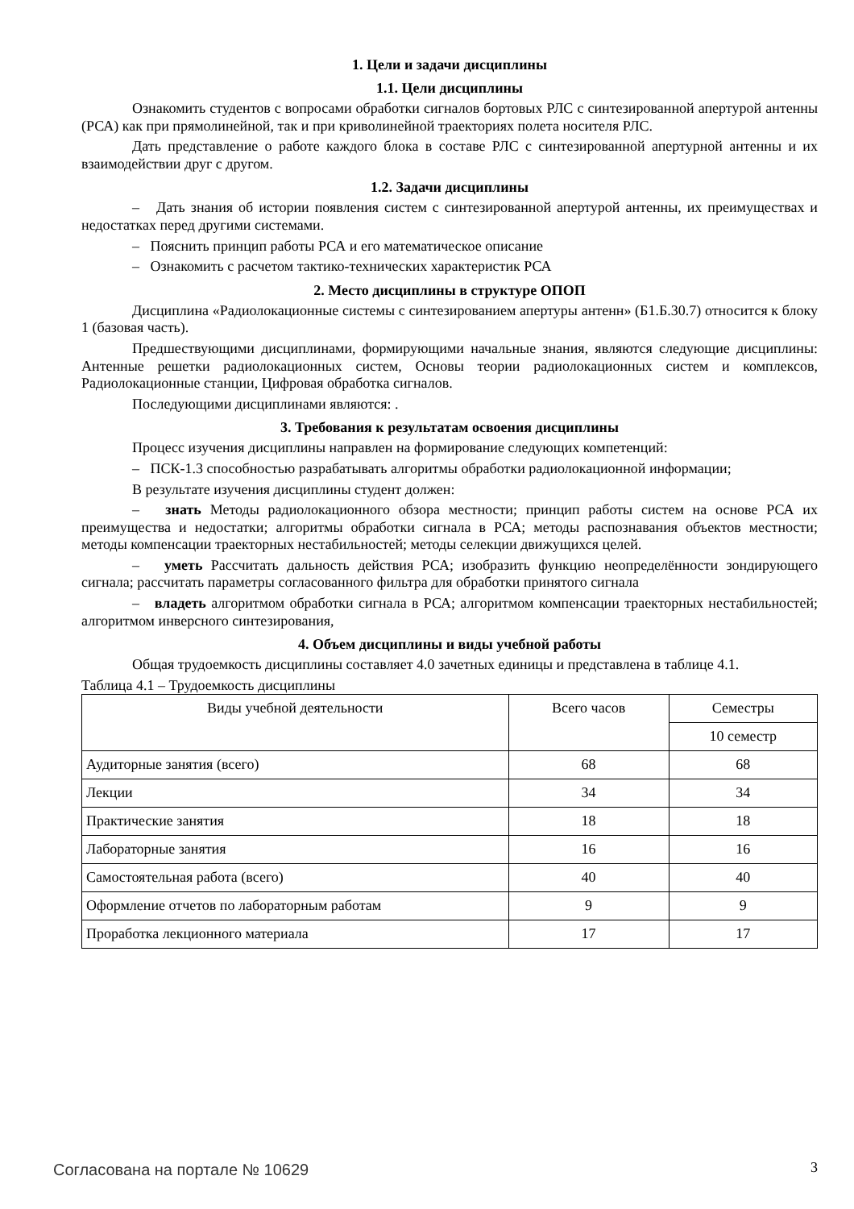1. Цели и задачи дисциплины
1.1. Цели дисциплины
Ознакомить студентов с вопросами обработки сигналов бортовых РЛС с синтезированной апертурой антенны (РСА) как при прямолинейной, так и при криволинейной траекториях полета носителя РЛС.
Дать представление о работе каждого блока в составе РЛС с синтезированной апертурной антенны и их взаимодействии друг с другом.
1.2. Задачи дисциплины
– Дать знания об истории появления систем с синтезированной апертурой антенны, их преимуществах и недостатках перед другими системами.
– Пояснить принцип работы РСА и его математическое описание
– Ознакомить с расчетом тактико-технических характеристик РСА
2. Место дисциплины в структуре ОПОП
Дисциплина «Радиолокационные системы с синтезированием апертуры антенн» (Б1.Б.30.7) относится к блоку 1 (базовая часть).
Предшествующими дисциплинами, формирующими начальные знания, являются следующие дисциплины: Антенные решетки радиолокационных систем, Основы теории радиолокационных систем и комплексов, Радиолокационные станции, Цифровая обработка сигналов.
Последующими дисциплинами являются: .
3. Требования к результатам освоения дисциплины
Процесс изучения дисциплины направлен на формирование следующих компетенций:
– ПСК-1.3 способностью разрабатывать алгоритмы обработки радиолокационной информации;
В результате изучения дисциплины студент должен:
– знать Методы радиолокационного обзора местности; принцип работы систем на основе РСА их преимущества и недостатки; алгоритмы обработки сигнала в РСА; методы распознавания объектов местности; методы компенсации траекторных нестабильностей; методы селекции движущихся целей.
– уметь Рассчитать дальность действия РСА; изобразить функцию неопределённости зондирующего сигнала; рассчитать параметры согласованного фильтра для обработки принятого сигнала
– владеть алгоритмом обработки сигнала в РСА; алгоритмом компенсации траекторных нестабильностей; алгоритмом инверсного синтезирования,
4. Объем дисциплины и виды учебной работы
Общая трудоемкость дисциплины составляет 4.0 зачетных единицы и представлена в таблице 4.1.
Таблица 4.1 – Трудоемкость дисциплины
| Виды учебной деятельности | Всего часов | Семестры |
| | | 10 семестр |
| Аудиторные занятия (всего) | 68 | 68 |
| Лекции | 34 | 34 |
| Практические занятия | 18 | 18 |
| Лабораторные занятия | 16 | 16 |
| Самостоятельная работа (всего) | 40 | 40 |
| Оформление отчетов по лабораторным работам | 9 | 9 |
| Проработка лекционного материала | 17 | 17 |
Согласована на портале № 10629 3